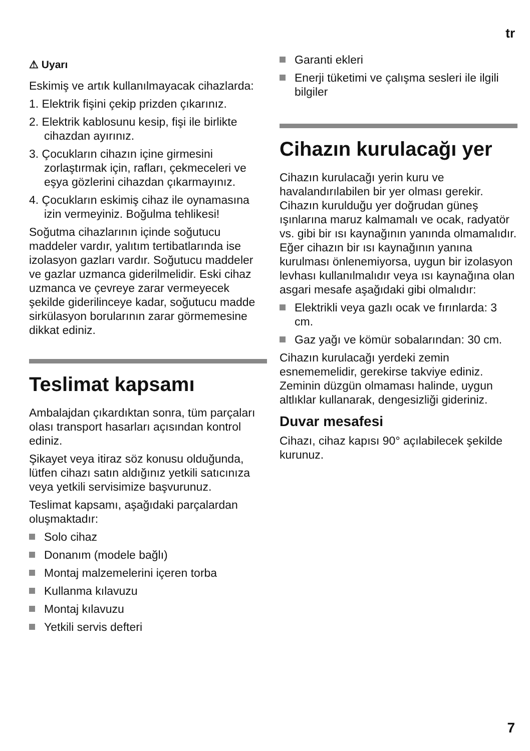tr
⚠ Uyarı
Eskimiş ve artık kullanılmayacak cihazlarda:
1. Elektrik fişini çekip prizden çıkarınız.
2. Elektrik kablosunu kesip, fişi ile birlikte cihazdan ayırınız.
3. Çocukların cihazın içine girmesini zorlaştırmak için, rafları, çekmeceleri ve eşya gözlerini cihazdan çıkarmayınız.
4. Çocukların eskimiş cihaz ile oynamasına izin vermeyiniz. Boğulma tehlikesi!
Soğutma cihazlarının içinde soğutucu maddeler vardır, yalıtım tertibatlarında ise izolasyon gazları vardır. Soğutucu maddeler ve gazlar uzmanca giderilmelidir. Eski cihaz uzmanca ve çevreye zarar vermeyecek şekilde giderilinceye kadar, soğutucu madde sirkülasyon borularının zarar görmemesine dikkat ediniz.
Teslimat kapsamı
Ambalajdan çıkardıktan sonra, tüm parçaları olası transport hasarları açısından kontrol ediniz.
Şikayet veya itiraz söz konusu olduğunda, lütfen cihazı satın aldığınız yetkili satıcınıza veya yetkili servisimize başvurunuz.
Teslimat kapsamı, aşağıdaki parçalardan oluşmaktadır:
Solo cihaz
Donanım (modele bağlı)
Montaj malzemelerini içeren torba
Kullanma kılavuzu
Montaj kılavuzu
Yetkili servis defteri
Garanti ekleri
Enerji tüketimi ve çalışma sesleri ile ilgili bilgiler
Cihazın kurulacağı yer
Cihazın kurulacağı yerin kuru ve havalandırılabilen bir yer olması gerekir. Cihazın kurulduğu yer doğrudan güneş ışınlarına maruz kalmamalı ve ocak, radyatör vs. gibi bir ısı kaynağının yanında olmamalıdır. Eğer cihazın bir ısı kaynağının yanına kurulması önlenemiyorsa, uygun bir izolasyon levhası kullanılmalıdır veya ısı kaynağına olan asgari mesafe aşağıdaki gibi olmalıdır:
Elektrikli veya gazlı ocak ve fırınlarda: 3 cm.
Gaz yağı ve kömür sobalarından: 30 cm.
Cihazın kurulacağı yerdeki zemin esnememelidir, gerekirse takviye ediniz. Zeminin düzgün olmaması halinde, uygun altlıklar kullanarak, dengesizliği gideriniz.
Duvar mesafesi
Cihazı, cihaz kapısı 90° açılabilecek şekilde kurunuz.
7